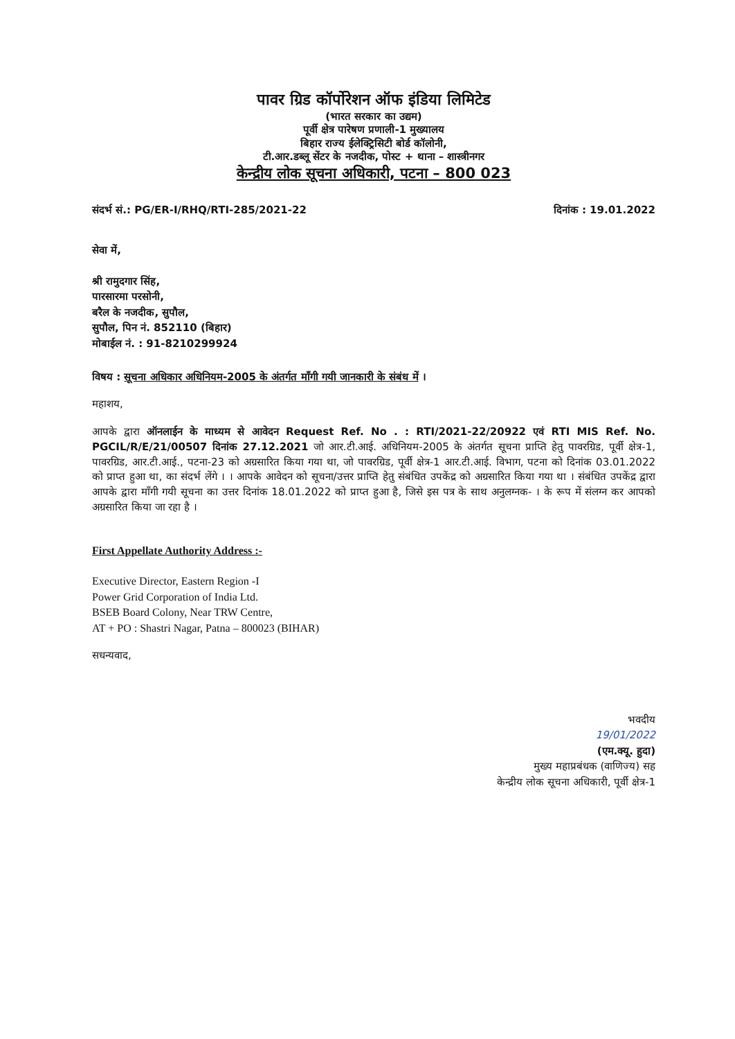पावर ग्रिड कॉर्पोरेशन ऑफ इंडिया लिमिटेड
(भारत सरकार का उद्यम)
पूर्वी क्षेत्र पारेषण प्रणाली-1 मुख्यालय
बिहार राज्य ईलेक्ट्रिसिटी बोर्ड कॉलोनी,
टी.आर.डब्लू सेंटर के नजदीक, पोस्ट + थाना – शास्त्रीनगर
केन्द्रीय लोक सूचना अधिकारी, पटना – 800 023
संदर्भ सं.: PG/ER-I/RHQ/RTI-285/2021-22 दिनांक : 19.01.2022
सेवा में,
श्री रामुदगार सिंह,
पारसारमा परसोनी,
बरैल के नजदीक, सुपौल,
सुपौल, पिन नं. 852110 (बिहार)
मोबाईल नं. : 91-8210299924
विषय : सूचना अधिकार अधिनियम-2005 के अंतर्गत माँगी गयी जानकारी के संबंध में ।
महाशय,
आपके द्वारा ऑनलाईन के माध्यम से आवेदन Request Ref. No . : RTI/2021-22/20922 एवं RTI MIS Ref. No. PGCIL/R/E/21/00507 दिनांक 27.12.2021 जो आर.टी.आई. अधिनियम-2005 के अंतर्गत सूचना प्राप्ति हेतु पावरग्रिड, पूर्वी क्षेत्र-1, पावरग्रिड, आर.टी.आई., पटना-23 को अग्रसारित किया गया था, जो पावरग्रिड, पूर्वी क्षेत्र-1 आर.टी.आई. विभाग, पटना को दिनांक 03.01.2022 को प्राप्त हुआ था, का संदर्भ लेंगे । । आपके आवेदन को सूचना/उत्तर प्राप्ति हेतु संबंधित उपकेंद्र को अग्रसारित किया गया था । संबंधित उपकेंद्र द्वारा आपके द्वारा माँगी गयी सूचना का उत्तर दिनांक 18.01.2022 को प्राप्त हुआ है, जिसे इस पत्र के साथ अनुलग्नक- । के रूप में संलग्न कर आपको अग्रसारित किया जा रहा है ।
First Appellate Authority Address :-
Executive Director, Eastern Region -I
Power Grid Corporation of India Ltd.
BSEB Board Colony, Near TRW Centre,
AT + PO : Shastri Nagar, Patna – 800023 (BIHAR)
सधन्यवाद,
भवदीय
19/01/2022
(एम.क्यू. हुदा)
मुख्य महाप्रबंधक (वाणिज्य) सह
केन्द्रीय लोक सूचना अधिकारी, पूर्वी क्षेत्र-1